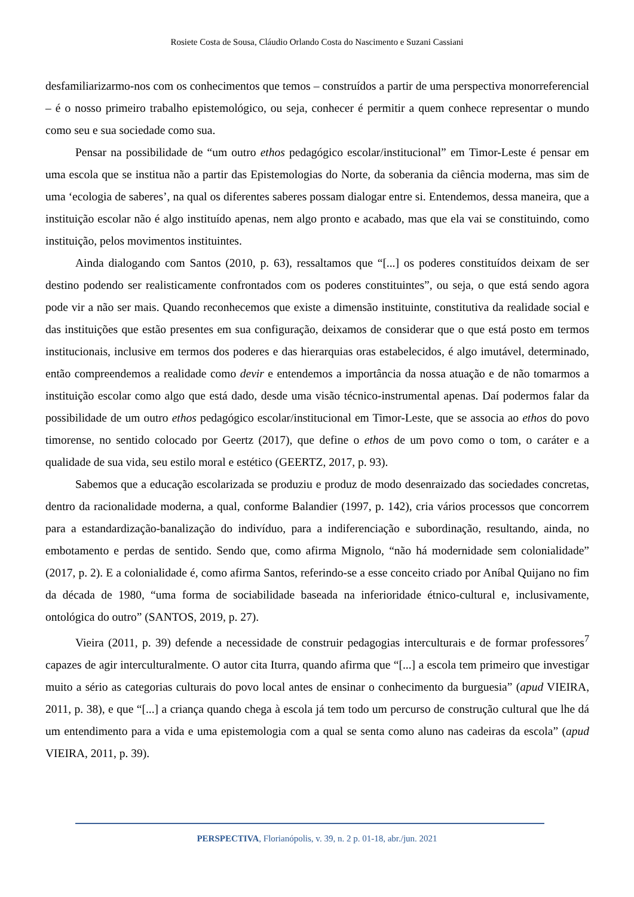Rosiete Costa de Sousa, Cláudio Orlando Costa do Nascimento e Suzani Cassiani
desfamiliarizarmo-nos com os conhecimentos que temos – construídos a partir de uma perspectiva monorreferencial – é o nosso primeiro trabalho epistemológico, ou seja, conhecer é permitir a quem conhece representar o mundo como seu e sua sociedade como sua.
Pensar na possibilidade de “um outro ethos pedagógico escolar/institucional” em Timor-Leste é pensar em uma escola que se institua não a partir das Epistemologias do Norte, da soberania da ciência moderna, mas sim de uma ‘ecologia de saberes’, na qual os diferentes saberes possam dialogar entre si. Entendemos, dessa maneira, que a instituição escolar não é algo instituído apenas, nem algo pronto e acabado, mas que ela vai se constituindo, como instituição, pelos movimentos instituintes.
Ainda dialogando com Santos (2010, p. 63), ressaltamos que “[...] os poderes constituídos deixam de ser destino podendo ser realisticamente confrontados com os poderes constituintes”, ou seja, o que está sendo agora pode vir a não ser mais. Quando reconhecemos que existe a dimensão instituinte, constitutiva da realidade social e das instituições que estão presentes em sua configuração, deixamos de considerar que o que está posto em termos institucionais, inclusive em termos dos poderes e das hierarquias oras estabelecidos, é algo imutável, determinado, então compreendemos a realidade como devir e entendemos a importância da nossa atuação e de não tomarmos a instituição escolar como algo que está dado, desde uma visão técnico-instrumental apenas. Daí podermos falar da possibilidade de um outro ethos pedagógico escolar/institucional em Timor-Leste, que se associa ao ethos do povo timorense, no sentido colocado por Geertz (2017), que define o ethos de um povo como o tom, o caráter e a qualidade de sua vida, seu estilo moral e estético (GEERTZ, 2017, p. 93).
Sabemos que a educação escolarizada se produziu e produz de modo desenraizado das sociedades concretas, dentro da racionalidade moderna, a qual, conforme Balandier (1997, p. 142), cria vários processos que concorrem para a estandardização-banalização do indivíduo, para a indiferenciação e subordinação, resultando, ainda, no embotamento e perdas de sentido. Sendo que, como afirma Mignolo, “não há modernidade sem colonialidade” (2017, p. 2). E a colonialidade é, como afirma Santos, referindo-se a esse conceito criado por Aníbal Quijano no fim da década de 1980, “uma forma de sociabilidade baseada na inferioridade étnico-cultural e, inclusivamente, ontológica do outro” (SANTOS, 2019, p. 27).
Vieira (2011, p. 39) defende a necessidade de construir pedagogias interculturais e de formar professores<sup>7</sup> capazes de agir interculturalmente. O autor cita Iturra, quando afirma que “[...] a escola tem primeiro que investigar muito a sério as categorias culturais do povo local antes de ensinar o conhecimento da burguesia” (apud VIEIRA, 2011, p. 38), e que “[...] a criança quando chega à escola já tem todo um percurso de construção cultural que lhe dá um entendimento para a vida e uma epistemologia com a qual se senta como aluno nas cadeiras da escola” (apud VIEIRA, 2011, p. 39).
PERSPECTIVA, Florianópolis, v. 39, n. 2 p. 01-18, abr./jun. 2021